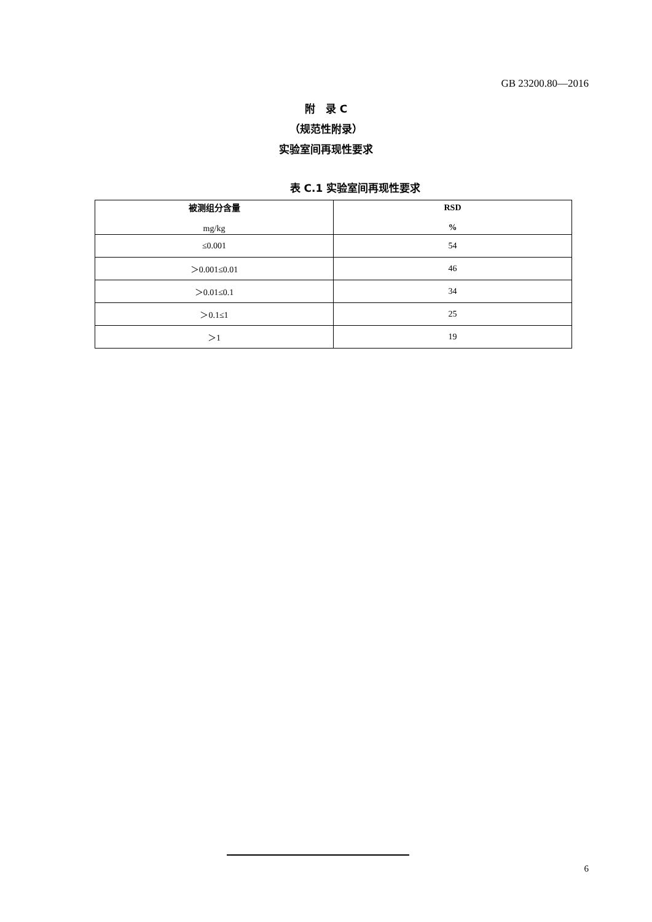GB 23200.80—2016
附　录 C
（规范性附录）
实验室间再现性要求
表 C.1 实验室间再现性要求
| 被测组分含量 mg/kg | RSD % |
| --- | --- |
| ≤0.001 | 54 |
| ＞0.001≤0.01 | 46 |
| ＞0.01≤0.1 | 34 |
| ＞0.1≤1 | 25 |
| ＞1 | 19 |
6